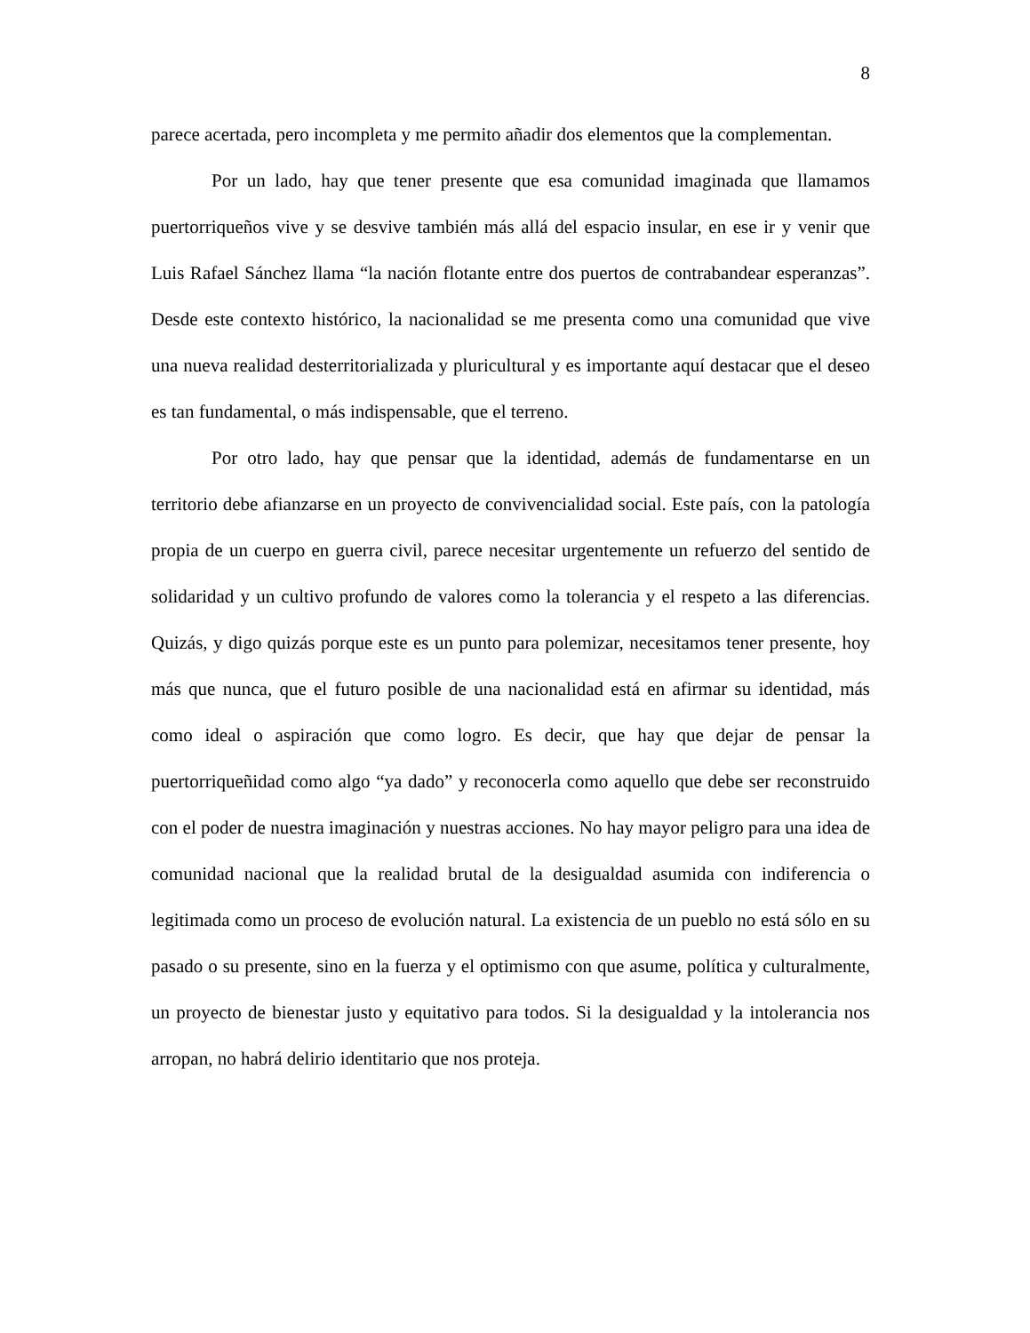8
parece acertada, pero incompleta y me permito añadir dos elementos que la complementan.
Por un lado, hay que tener presente que esa comunidad imaginada que llamamos puertorriqueños vive y se desvive también más allá del espacio insular, en ese ir y venir que Luis Rafael Sánchez llama “la nación flotante entre dos puertos de contrabandear esperanzas”. Desde este contexto histórico, la nacionalidad se me presenta como una comunidad que vive una nueva realidad desterritorializada y pluricultural y es importante aquí destacar que el deseo es tan fundamental, o más indispensable, que el terreno.
Por otro lado, hay que pensar que la identidad, además de fundamentarse en un territorio debe afianzarse en un proyecto de convivencialidad social. Este país, con la patología propia de un cuerpo en guerra civil, parece necesitar urgentemente un refuerzo del sentido de solidaridad y un cultivo profundo de valores como la tolerancia y el respeto a las diferencias. Quizás, y digo quizás porque este es un punto para polemizar, necesitamos tener presente, hoy más que nunca, que el futuro posible de una nacionalidad está en afirmar su identidad, más como ideal o aspiración que como logro. Es decir, que hay que dejar de pensar la puertorriqueñidad como algo “ya dado” y reconocerla como aquello que debe ser reconstruido con el poder de nuestra imaginación y nuestras acciones. No hay mayor peligro para una idea de comunidad nacional que la realidad brutal de la desigualdad asumida con indiferencia o legitimada como un proceso de evolución natural. La existencia de un pueblo no está sólo en su pasado o su presente, sino en la fuerza y el optimismo con que asume, política y culturalmente, un proyecto de bienestar justo y equitativo para todos. Si la desigualdad y la intolerancia nos arropan, no habrá delirio identitario que nos proteja.